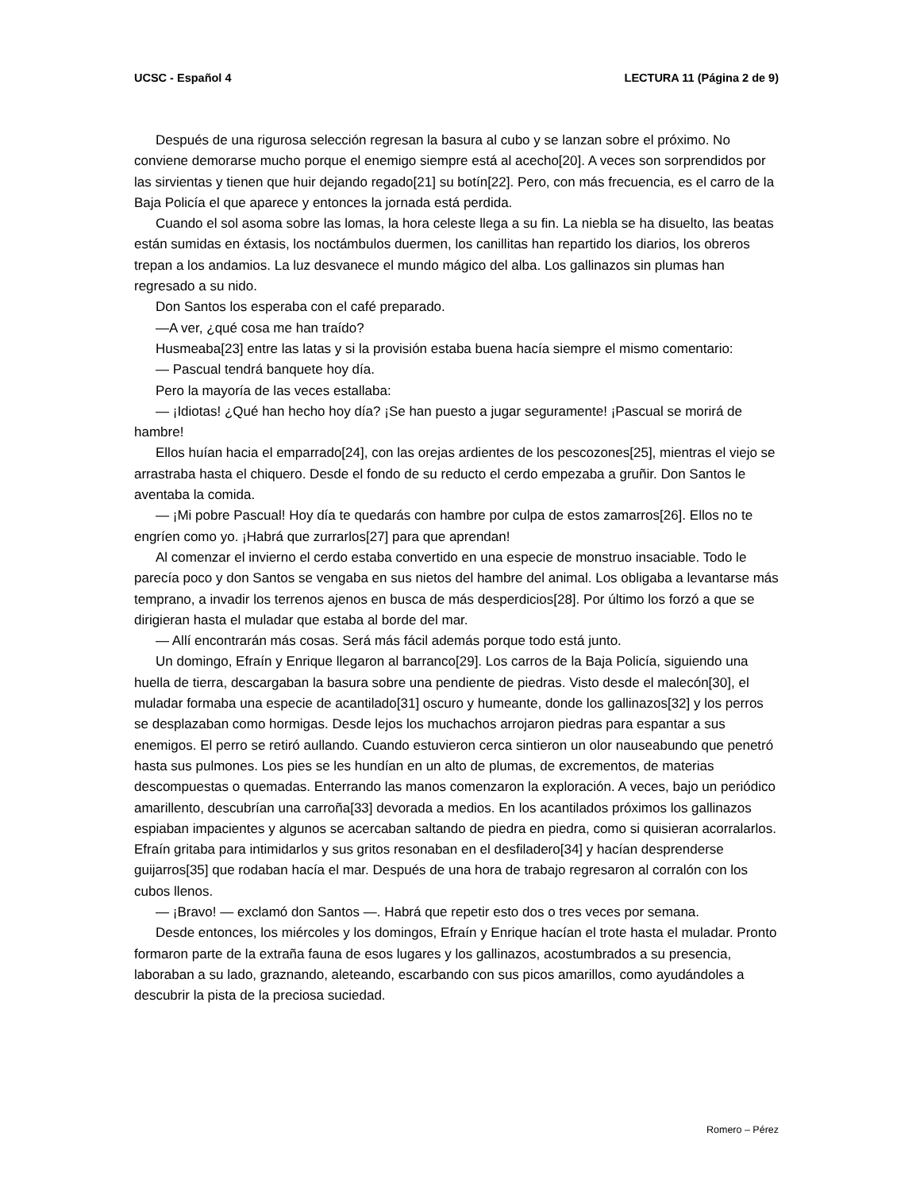UCSC - Español 4 LECTURA 11 (Página 2 de 9)
Después de una rigurosa selección regresan la basura al cubo y se lanzan sobre el próximo. No conviene demorarse mucho porque el enemigo siempre está al acecho[20]. A veces son sorprendidos por las sirvientas y tienen que huir dejando regado[21] su botín[22]. Pero, con más frecuencia, es el carro de la Baja Policía el que aparece y entonces la jornada está perdida.
Cuando el sol asoma sobre las lomas, la hora celeste llega a su fin. La niebla se ha disuelto, las beatas están sumidas en éxtasis, los noctámbulos duermen, los canillitas han repartido los diarios, los obreros trepan a los andamios. La luz desvanece el mundo mágico del alba. Los gallinazos sin plumas han regresado a su nido.
Don Santos los esperaba con el café preparado.
—A ver, ¿qué cosa me han traído?
Husmeaba[23] entre las latas y si la provisión estaba buena hacía siempre el mismo comentario:
— Pascual tendrá banquete hoy día.
Pero la mayoría de las veces estallaba:
— ¡Idiotas! ¿Qué han hecho hoy día? ¡Se han puesto a jugar seguramente! ¡Pascual se morirá de hambre!
Ellos huían hacia el emparrado[24], con las orejas ardientes de los pescozones[25], mientras el viejo se arrastraba hasta el chiquero. Desde el fondo de su reducto el cerdo empezaba a gruñir. Don Santos le aventaba la comida.
— ¡Mi pobre Pascual! Hoy día te quedarás con hambre por culpa de estos zamarros[26]. Ellos no te engríen como yo. ¡Habrá que zurrarlos[27] para que aprendan!
Al comenzar el invierno el cerdo estaba convertido en una especie de monstruo insaciable. Todo le parecía poco y don Santos se vengaba en sus nietos del hambre del animal. Los obligaba a levantarse más temprano, a invadir los terrenos ajenos en busca de más desperdicios[28]. Por último los forzó a que se dirigieran hasta el muladar que estaba al borde del mar.
— Allí encontrarán más cosas. Será más fácil además porque todo está junto.
Un domingo, Efraín y Enrique llegaron al barranco[29]. Los carros de la Baja Policía, siguiendo una huella de tierra, descargaban la basura sobre una pendiente de piedras. Visto desde el malecón[30], el muladar formaba una especie de acantilado[31] oscuro y humeante, donde los gallinazos[32] y los perros se desplazaban como hormigas. Desde lejos los muchachos arrojaron piedras para espantar a sus enemigos. El perro se retiró aullando. Cuando estuvieron cerca sintieron un olor nauseabundo que penetró hasta sus pulmones. Los pies se les hundían en un alto de plumas, de excrementos, de materias descompuestas o quemadas. Enterrando las manos comenzaron la exploración. A veces, bajo un periódico amarillento, descubrían una carroña[33] devorada a medios. En los acantilados próximos los gallinazos espiaban impacientes y algunos se acercaban saltando de piedra en piedra, como si quisieran acorralarlos. Efraín gritaba para intimidarlos y sus gritos resonaban en el desfiladero[34] y hacían desprenderse guijarros[35] que rodaban hacía el mar. Después de una hora de trabajo regresaron al corralón con los cubos llenos.
— ¡Bravo! — exclamó don Santos —. Habrá que repetir esto dos o tres veces por semana.
Desde entonces, los miércoles y los domingos, Efraín y Enrique hacían el trote hasta el muladar. Pronto formaron parte de la extraña fauna de esos lugares y los gallinazos, acostumbrados a su presencia, laboraban a su lado, graznando, aleteando, escarbando con sus picos amarillos, como ayudándoles a descubrir la pista de la preciosa suciedad.
Romero – Pérez